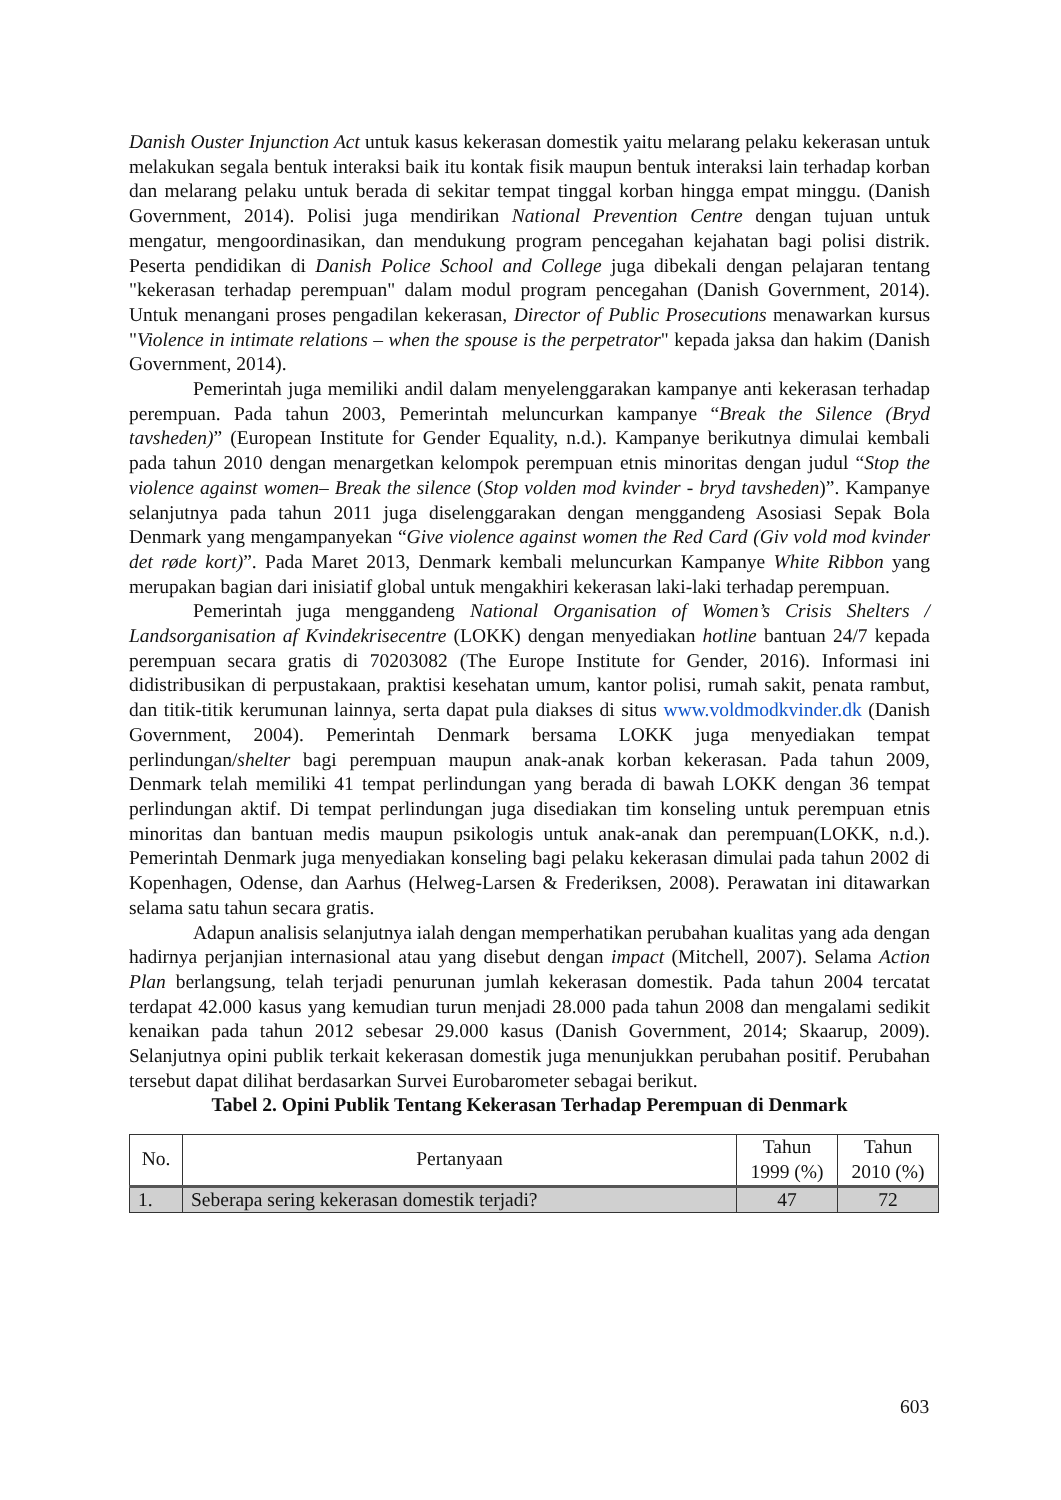Danish Ouster Injunction Act untuk kasus kekerasan domestik yaitu melarang pelaku kekerasan untuk melakukan segala bentuk interaksi baik itu kontak fisik maupun bentuk interaksi lain terhadap korban dan melarang pelaku untuk berada di sekitar tempat tinggal korban hingga empat minggu. (Danish Government, 2014). Polisi juga mendirikan National Prevention Centre dengan tujuan untuk mengatur, mengoordinasikan, dan mendukung program pencegahan kejahatan bagi polisi distrik. Peserta pendidikan di Danish Police School and College juga dibekali dengan pelajaran tentang "kekerasan terhadap perempuan" dalam modul program pencegahan (Danish Government, 2014). Untuk menangani proses pengadilan kekerasan, Director of Public Prosecutions menawarkan kursus "Violence in intimate relations – when the spouse is the perpetrator" kepada jaksa dan hakim (Danish Government, 2014).
Pemerintah juga memiliki andil dalam menyelenggarakan kampanye anti kekerasan terhadap perempuan. Pada tahun 2003, Pemerintah meluncurkan kampanye “Break the Silence (Bryd tavsheden)” (European Institute for Gender Equality, n.d.). Kampanye berikutnya dimulai kembali pada tahun 2010 dengan menargetkan kelompok perempuan etnis minoritas dengan judul “Stop the violence against women– Break the silence (Stop volden mod kvinder - bryd tavsheden)”. Kampanye selanjutnya pada tahun 2011 juga diselenggarakan dengan menggandeng Asosiasi Sepak Bola Denmark yang mengampanyekan “Give violence against women the Red Card (Giv vold mod kvinder det røde kort)”. Pada Maret 2013, Denmark kembali meluncurkan Kampanye White Ribbon yang merupakan bagian dari inisiatif global untuk mengakhiri kekerasan laki-laki terhadap perempuan.
Pemerintah juga menggandeng National Organisation of Women’s Crisis Shelters / Landsorganisation af Kvindekrisecentre (LOKK) dengan menyediakan hotline bantuan 24/7 kepada perempuan secara gratis di 70203082 (The Europe Institute for Gender, 2016). Informasi ini didistribusikan di perpustakaan, praktisi kesehatan umum, kantor polisi, rumah sakit, penata rambut, dan titik-titik kerumunan lainnya, serta dapat pula diakses di situs www.voldmodkvinder.dk (Danish Government, 2004). Pemerintah Denmark bersama LOKK juga menyediakan tempat perlindungan/shelter bagi perempuan maupun anak-anak korban kekerasan. Pada tahun 2009, Denmark telah memiliki 41 tempat perlindungan yang berada di bawah LOKK dengan 36 tempat perlindungan aktif. Di tempat perlindungan juga disediakan tim konseling untuk perempuan etnis minoritas dan bantuan medis maupun psikologis untuk anak-anak dan perempuan(LOKK, n.d.). Pemerintah Denmark juga menyediakan konseling bagi pelaku kekerasan dimulai pada tahun 2002 di Kopenhagen, Odense, dan Aarhus (Helweg-Larsen & Frederiksen, 2008). Perawatan ini ditawarkan selama satu tahun secara gratis.
Adapun analisis selanjutnya ialah dengan memperhatikan perubahan kualitas yang ada dengan hadirnya perjanjian internasional atau yang disebut dengan impact (Mitchell, 2007). Selama Action Plan berlangsung, telah terjadi penurunan jumlah kekerasan domestik. Pada tahun 2004 tercatat terdapat 42.000 kasus yang kemudian turun menjadi 28.000 pada tahun 2008 dan mengalami sedikit kenaikan pada tahun 2012 sebesar 29.000 kasus (Danish Government, 2014; Skaarup, 2009). Selanjutnya opini publik terkait kekerasan domestik juga menunjukkan perubahan positif. Perubahan tersebut dapat dilihat berdasarkan Survei Eurobarometer sebagai berikut.
Tabel 2. Opini Publik Tentang Kekerasan Terhadap Perempuan di Denmark
| No. | Pertanyaan | Tahun 1999 (%) | Tahun 2010 (%) |
| --- | --- | --- | --- |
| 1. | Seberapa sering kekerasan domestik terjadi? | 47 | 72 |
603